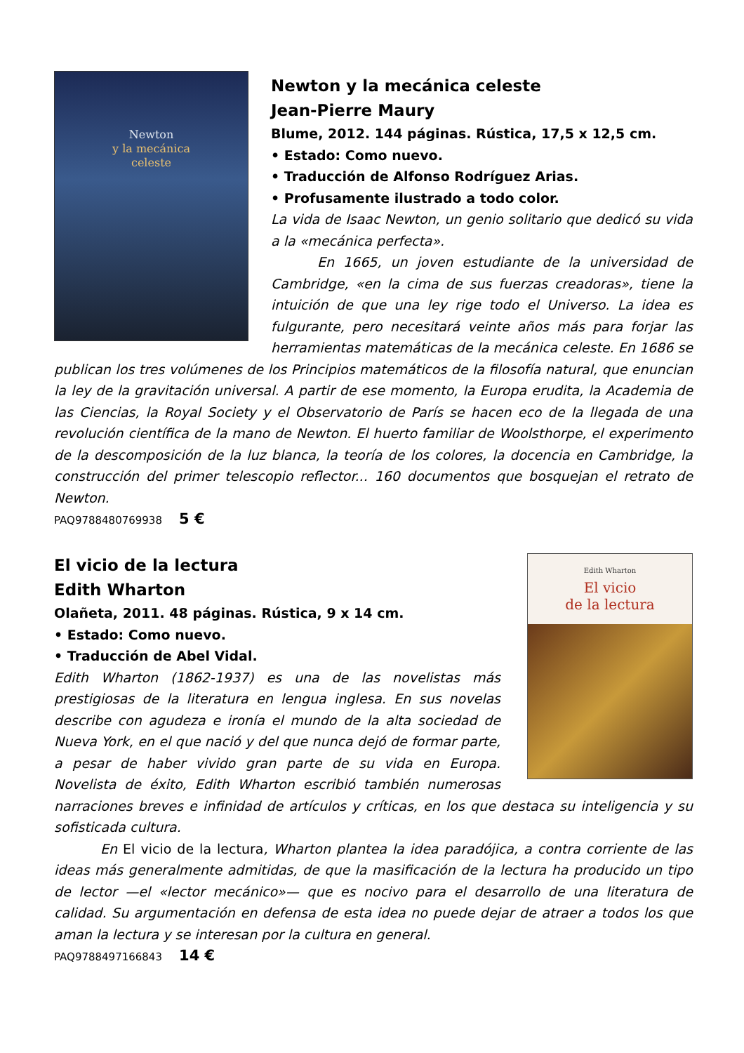Newton
y la mecánica
celeste
Newton y la mecánica celeste
Jean-Pierre Maury
Blume, 2012. 144 páginas. Rústica, 17,5 x 12,5 cm.
• Estado: Como nuevo.
• Traducción de Alfonso Rodríguez Arias.
• Profusamente ilustrado a todo color.
La vida de Isaac Newton, un genio solitario que dedicó su vida a la «mecánica perfecta».
En 1665, un joven estudiante de la universidad de Cambridge, «en la cima de sus fuerzas creadoras», tiene la intuición de que una ley rige todo el Universo. La idea es fulgurante, pero necesitará veinte años más para forjar las herramientas matemáticas de la mecánica celeste. En 1686 se publican los tres volúmenes de los Principios matemáticos de la filosofía natural, que enuncian la ley de la gravitación universal. A partir de ese momento, la Europa erudita, la Academia de las Ciencias, la Royal Society y el Observatorio de París se hacen eco de la llegada de una revolución científica de la mano de Newton. El huerto familiar de Woolsthorpe, el experimento de la descomposición de la luz blanca, la teoría de los colores, la docencia en Cambridge, la construcción del primer telescopio reflector... 160 documentos que bosquejan el retrato de Newton.
PAQ9788480769938 5 €
Edith Wharton
El vicio
de la lectura
El vicio de la lectura
Edith Wharton
Olañeta, 2011. 48 páginas. Rústica, 9 x 14 cm.
• Estado: Como nuevo.
• Traducción de Abel Vidal.
Edith Wharton (1862-1937) es una de las novelistas más prestigiosas de la literatura en lengua inglesa. En sus novelas describe con agudeza e ironía el mundo de la alta sociedad de Nueva York, en el que nació y del que nunca dejó de formar parte, a pesar de haber vivido gran parte de su vida en Europa. Novelista de éxito, Edith Wharton escribió también numerosas narraciones breves e infinidad de artículos y críticas, en los que destaca su inteligencia y su sofisticada cultura.
En El vicio de la lectura, Wharton plantea la idea paradójica, a contra corriente de las ideas más generalmente admitidas, de que la masificación de la lectura ha producido un tipo de lector —el «lector mecánico»— que es nocivo para el desarrollo de una literatura de calidad. Su argumentación en defensa de esta idea no puede dejar de atraer a todos los que aman la lectura y se interesan por la cultura en general.
PAQ9788497166843 14 €